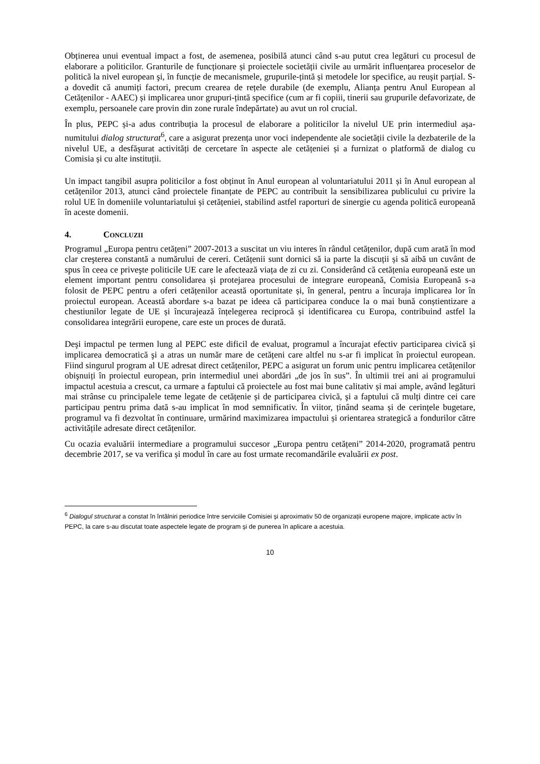Obținerea unui eventual impact a fost, de asemenea, posibilă atunci când s-au putut crea legături cu procesul de elaborare a politicilor. Granturile de funcționare și proiectele societății civile au urmărit influențarea proceselor de politică la nivel european şi, în funcție de mecanismele, grupurile-țintă și metodele lor specifice, au reuşit parțial. S-a dovedit că anumiți factori, precum crearea de rețele durabile (de exemplu, Alianța pentru Anul European al Cetățenilor - AAEC) și implicarea unor grupuri-țintă specifice (cum ar fi copiii, tinerii sau grupurile defavorizate, de exemplu, persoanele care provin din zone rurale îndepărtate) au avut un rol crucial.
În plus, PEPC și-a adus contribuția la procesul de elaborare a politicilor la nivelul UE prin intermediul așa-numitului dialog structurat<sup>6</sup>, care a asigurat prezența unor voci independente ale societății civile la dezbaterile de la nivelul UE, a desfășurat activități de cercetare în aspecte ale cetățeniei și a furnizat o platformă de dialog cu Comisia și cu alte instituții.
Un impact tangibil asupra politicilor a fost obținut în Anul european al voluntariatului 2011 și în Anul european al cetățenilor 2013, atunci când proiectele finanțate de PEPC au contribuit la sensibilizarea publicului cu privire la rolul UE în domeniile voluntariatului și cetățeniei, stabilind astfel raporturi de sinergie cu agenda politică europeană în aceste domenii.
4. CONCLUZII
Programul „Europa pentru cetățeni” 2007-2013 a suscitat un viu interes în rândul cetățenilor, după cum arată în mod clar creşterea constantă a numărului de cereri. Cetățenii sunt dornici să ia parte la discuții și să aibă un cuvânt de spus în ceea ce priveşte politicile UE care le afectează viața de zi cu zi. Considerând că cetățenia europeană este un element important pentru consolidarea și protejarea procesului de integrare europeană, Comisia Europeană s-a folosit de PEPC pentru a oferi cetățenilor această oportunitate și, în general, pentru a încuraja implicarea lor în proiectul european. Această abordare s-a bazat pe ideea că participarea conduce la o mai bună conștientizare a chestiunilor legate de UE și încurajează înțelegerea reciprocă și identificarea cu Europa, contribuind astfel la consolidarea integrării europene, care este un proces de durată.
Deşi impactul pe termen lung al PEPC este dificil de evaluat, programul a încurajat efectiv participarea civică și implicarea democratică şi a atras un număr mare de cetățeni care altfel nu s-ar fi implicat în proiectul european. Fiind singurul program al UE adresat direct cetățenilor, PEPC a asigurat un forum unic pentru implicarea cetățenilor obişnuiți în proiectul european, prin intermediul unei abordări „de jos în sus”. În ultimii trei ani ai programului impactul acestuia a crescut, ca urmare a faptului că proiectele au fost mai bune calitativ și mai ample, având legături mai strânse cu principalele teme legate de cetățenie și de participarea civică, şi a faptului că mulți dintre cei care participau pentru prima dată s-au implicat în mod semnificativ. În viitor, ținând seama și de cerințele bugetare, programul va fi dezvoltat în continuare, urmărind maximizarea impactului și orientarea strategică a fondurilor către activitățile adresate direct cetățenilor.
Cu ocazia evaluării intermediare a programului succesor „Europa pentru cetățeni” 2014-2020, programată pentru decembrie 2017, se va verifica și modul în care au fost urmate recomandările evaluării ex post.
<sup>6</sup> Dialogul structurat a constat în întâlniri periodice între serviciile Comisiei și aproximativ 50 de organizații europene majore, implicate activ în PEPC, la care s-au discutat toate aspectele legate de program și de punerea în aplicare a acestuia.
10